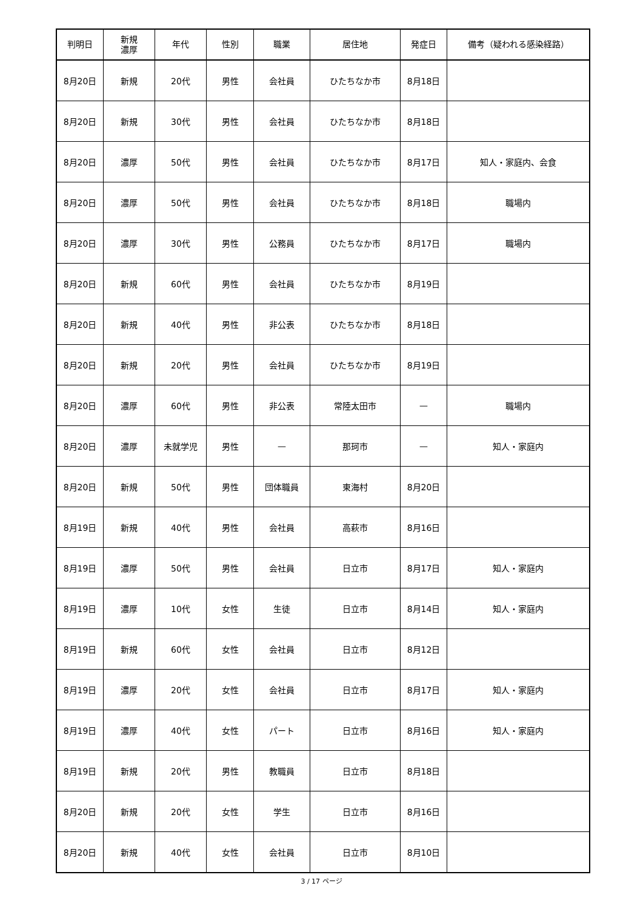| 判明日 | 新規 濃厚 | 年代 | 性別 | 職業 | 居住地 | 発症日 | 備考（疑われる感染経路） |
| --- | --- | --- | --- | --- | --- | --- | --- |
| 8月20日 | 新規 | 20代 | 男性 | 会社員 | ひたちなか市 | 8月18日 | |
| 8月20日 | 新規 | 30代 | 男性 | 会社員 | ひたちなか市 | 8月18日 | |
| 8月20日 | 濃厚 | 50代 | 男性 | 会社員 | ひたちなか市 | 8月17日 | 知人・家庭内、会食 |
| 8月20日 | 濃厚 | 50代 | 男性 | 会社員 | ひたちなか市 | 8月18日 | 職場内 |
| 8月20日 | 濃厚 | 30代 | 男性 | 公務員 | ひたちなか市 | 8月17日 | 職場内 |
| 8月20日 | 新規 | 60代 | 男性 | 会社員 | ひたちなか市 | 8月19日 | |
| 8月20日 | 新規 | 40代 | 男性 | 非公表 | ひたちなか市 | 8月18日 | |
| 8月20日 | 新規 | 20代 | 男性 | 会社員 | ひたちなか市 | 8月19日 | |
| 8月20日 | 濃厚 | 60代 | 男性 | 非公表 | 常陸太田市 | — | 職場内 |
| 8月20日 | 濃厚 | 未就学児 | 男性 | — | 那珂市 | — | 知人・家庭内 |
| 8月20日 | 新規 | 50代 | 男性 | 団体職員 | 東海村 | 8月20日 | |
| 8月19日 | 新規 | 40代 | 男性 | 会社員 | 高萩市 | 8月16日 | |
| 8月19日 | 濃厚 | 50代 | 男性 | 会社員 | 日立市 | 8月17日 | 知人・家庭内 |
| 8月19日 | 濃厚 | 10代 | 女性 | 生徒 | 日立市 | 8月14日 | 知人・家庭内 |
| 8月19日 | 新規 | 60代 | 女性 | 会社員 | 日立市 | 8月12日 | |
| 8月19日 | 濃厚 | 20代 | 女性 | 会社員 | 日立市 | 8月17日 | 知人・家庭内 |
| 8月19日 | 濃厚 | 40代 | 女性 | パート | 日立市 | 8月16日 | 知人・家庭内 |
| 8月19日 | 新規 | 20代 | 男性 | 教職員 | 日立市 | 8月18日 | |
| 8月20日 | 新規 | 20代 | 女性 | 学生 | 日立市 | 8月16日 | |
| 8月20日 | 新規 | 40代 | 女性 | 会社員 | 日立市 | 8月10日 | |
3 / 17 ページ